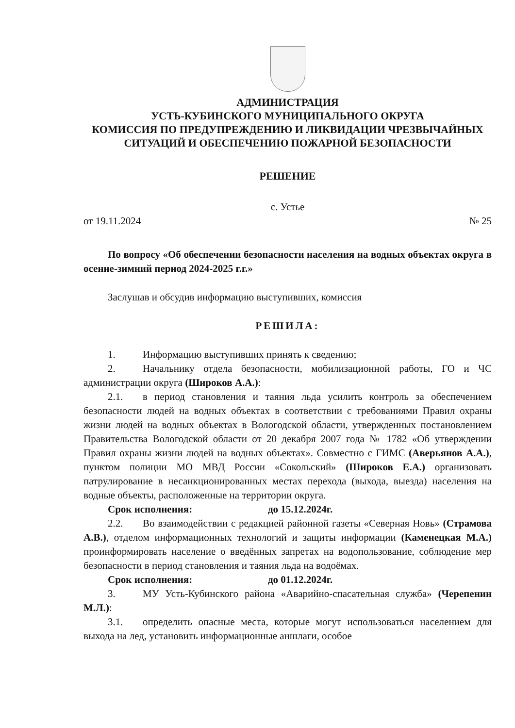АДМИНИСТРАЦИЯ
УСТЬ-КУБИНСКОГО МУНИЦИПАЛЬНОГО ОКРУГА
КОМИССИЯ ПО ПРЕДУПРЕЖДЕНИЮ И ЛИКВИДАЦИИ ЧРЕЗВЫЧАЙНЫХ СИТУАЦИЙ И ОБЕСПЕЧЕНИЮ ПОЖАРНОЙ БЕЗОПАСНОСТИ
РЕШЕНИЕ
с. Устье
от 19.11.2024 № 25
По вопросу «Об обеспечении безопасности населения на водных объектах округа в осенне-зимний период 2024-2025 г.г.»
Заслушав и обсудив информацию выступивших, комиссия
РЕШИЛА:
1. Информацию выступивших принять к сведению;
2. Начальнику отдела безопасности, мобилизационной работы, ГО и ЧС администрации округа (Широков А.А.):
2.1. в период становления и таяния льда усилить контроль за обеспечением безопасности людей на водных объектах в соответствии с требованиями Правил охраны жизни людей на водных объектах в Вологодской области, утвержденных постановлением Правительства Вологодской области от 20 декабря 2007 года № 1782 «Об утверждении Правил охраны жизни людей на водных объектах». Совместно с ГИМС (Аверьянов А.А.), пунктом полиции МО МВД России «Сокольский» (Широков Е.А.) организовать патрулирование в несанкционированных местах перехода (выхода, выезда) населения на водные объекты, расположенные на территории округа.
Срок исполнения: до 15.12.2024г.
2.2. Во взаимодействии с редакцией районной газеты «Северная Новь» (Страмова А.В.), отделом информационных технологий и защиты информации (Каменецкая М.А.) проинформировать население о введённых запретах на водопользование, соблюдение мер безопасности в период становления и таяния льда на водоёмах.
Срок исполнения: до 01.12.2024г.
3. МУ Усть-Кубинского района «Аварийно-спасательная служба» (Черепенин М.Л.):
3.1. определить опасные места, которые могут использоваться населением для выхода на лед, установить информационные аншлаги, особое